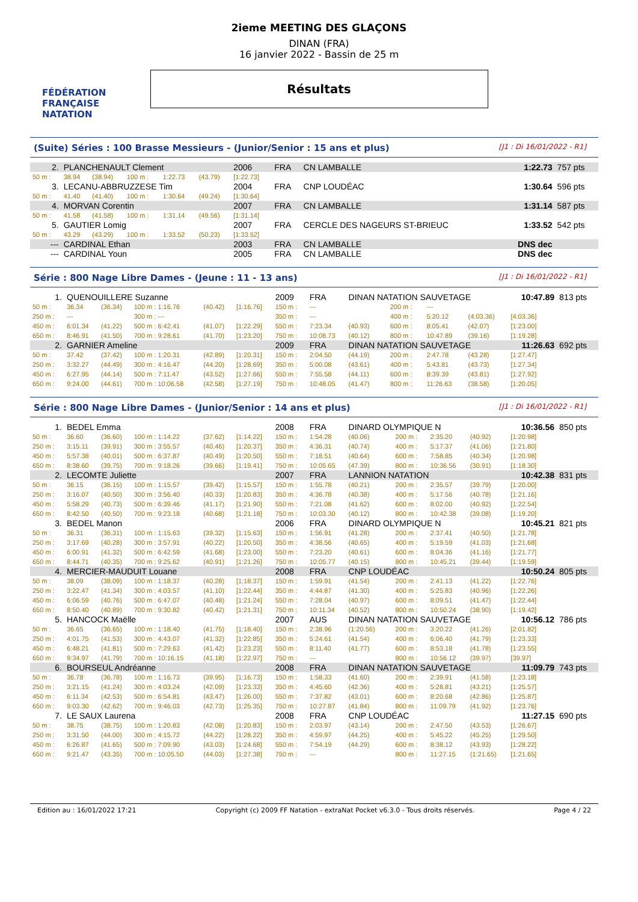FÉDÉRATION FRANÇAISE
NATATION
2ieme MEETING DES GLAÇONS
DINAN (FRA)
16 janvier 2022 - Bassin de 25 m
Résultats
(Suite) Séries : 100 Brasse Messieurs - (Junior/Senior : 15 ans et plus) [J1 : Di 16/01/2022 - R1]
| 2. | PLANCHENAULT Clement | | | | | 2006 | FRA | CN LAMBALLE | 1:22.73 | 757 pts |
| 50 m : | 38.94 | (38.94) | 100 m : | 1:22.73 | (43.79) | [1:22.73] | | | | |
| 3. | LECANU-ABBRUZZESE Tim | | | | | 2004 | FRA | CNP LOUDÉAC | 1:30.64 | 596 pts |
| 50 m : | 41.40 | (41.40) | 100 m : | 1:30.64 | (49.24) | [1:30.64] | | | | |
| 4. | MORVAN Corentin | | | | | 2007 | FRA | CN LAMBALLE | 1:31.14 | 587 pts |
| 50 m : | 41.58 | (41.58) | 100 m : | 1:31.14 | (49.56) | [1:31.14] | | | | |
| 5. | GAUTIER Lomig | | | | | 2007 | FRA | CERCLE DES NAGEURS ST-BRIEUC | 1:33.52 | 542 pts |
| 50 m : | 43.29 | (43.29) | 100 m : | 1:33.52 | (50.23) | [1:33.52] | | | | |
| --- | CARDINAL Ethan | | | | | 2003 | FRA | CN LAMBALLE | DNS dec | |
| --- | CARDINAL Youn | | | | | 2005 | FRA | CN LAMBALLE | DNS dec | |
Série : 800 Nage Libre Dames - (Jeune : 11 - 13 ans) [J1 : Di 16/01/2022 - R1]
| 1. | QUENOUILLERE Suzanne | | | | | 2009 | FRA | DINAN NATATION SAUVETAGE | | | | | 10:47.89 | 813 pts |
| 50 m : | 36.34 | (36.34) | 100 m : 1:16.76 | (40.42) | [1:16.76] | 150 m : | --- | | | 200 m : | --- | | | |
| 250 m : | --- | | 300 m : --- | | | 350 m : | --- | | | 400 m : | 5:20.12 | (4:03.36) | [4:03.36] | |
| 450 m : | 6:01.34 | (41.22) | 500 m : 6:42.41 | (41.07) | [1:22.29] | 550 m : | 7:23.34 | (40.93) | | 600 m : | 8:05.41 | (42.07) | [1:23.00] | |
| 650 m : | 8:46.91 | (41.50) | 700 m : 9:28.61 | (41.70) | [1:23.20] | 750 m : | 10:08.73 | (40.12) | | 800 m : | 10:47.89 | (39.16) | [1:19.28] | |
| 2. | GARNIER Ameline | | | | | 2009 | FRA | DINAN NATATION SAUVETAGE | | | | | 11:26.63 | 692 pts |
| 50 m : | 37.42 | (37.42) | 100 m : 1:20.31 | (42.89) | [1:20.31] | 150 m : | 2:04.50 | (44.19) | | 200 m : | 2:47.78 | (43.28) | [1:27.47] | |
| 250 m : | 3:32.27 | (44.49) | 300 m : 4:16.47 | (44.20) | [1:28.69] | 350 m : | 5:00.08 | (43.61) | | 400 m : | 5:43.81 | (43.73) | [1:27.34] | |
| 450 m : | 6:27.95 | (44.14) | 500 m : 7:11.47 | (43.52) | [1:27.66] | 550 m : | 7:55.58 | (44.11) | | 600 m : | 8:39.39 | (43.81) | [1:27.92] | |
| 650 m : | 9:24.00 | (44.61) | 700 m : 10:06.58 | (42.58) | [1:27.19] | 750 m : | 10:48.05 | (41.47) | | 800 m : | 11:26.63 | (38.58) | [1:20.05] | |
Série : 800 Nage Libre Dames - (Junior/Senior : 14 ans et plus) [J1 : Di 16/01/2022 - R1]
| 1. | BEDEL Emma | | | | | 2008 | FRA | DINARD OLYMPIQUE N | | | | | 10:36.56 | 850 pts |
| 50 m : | 36.60 | (36.60) | 100 m : 1:14.22 | (37.62) | [1:14.22] | 150 m : | 1:54.28 | (40.06) | | 200 m : | 2:35.20 | (40.92) | [1:20.98] | |
| 250 m : | 3:15.11 | (39.91) | 300 m : 3:55.57 | (40.46) | [1:20.37] | 350 m : | 4:36.31 | (40.74) | | 400 m : | 5:17.37 | (41.06) | [1:21.80] | |
| 450 m : | 5:57.38 | (40.01) | 500 m : 6:37.87 | (40.49) | [1:20.50] | 550 m : | 7:18.51 | (40.64) | | 600 m : | 7:58.85 | (40.34) | [1:20.98] | |
| 650 m : | 8:38.60 | (39.75) | 700 m : 9:18.26 | (39.66) | [1:19.41] | 750 m : | 10:05.65 | (47.39) | | 800 m : | 10:36.56 | (30.91) | [1:18.30] | |
| 2. | LECOMTE Juliette | | | | | 2007 | FRA | LANNION NATATION | | | | | 10:42.38 | 831 pts |
| 50 m : | 36.15 | (36.15) | 100 m : 1:15.57 | (39.42) | [1:15.57] | 150 m : | 1:55.78 | (40.21) | | 200 m : | 2:35.57 | (39.79) | [1:20.00] | |
| 250 m : | 3:16.07 | (40.50) | 300 m : 3:56.40 | (40.33) | [1:20.83] | 350 m : | 4:36.78 | (40.38) | | 400 m : | 5:17.56 | (40.78) | [1:21.16] | |
| 450 m : | 5:58.29 | (40.73) | 500 m : 6:39.46 | (41.17) | [1:21.90] | 550 m : | 7:21.08 | (41.62) | | 600 m : | 8:02.00 | (40.92) | [1:22.54] | |
| 650 m : | 8:42.50 | (40.50) | 700 m : 9:23.18 | (40.68) | [1:21.18] | 750 m : | 10:03.30 | (40.12) | | 800 m : | 10:42.38 | (39.08) | [1:19.20] | |
| 3. | BEDEL Manon | | | | | 2006 | FRA | DINARD OLYMPIQUE N | | | | | 10:45.21 | 821 pts |
| 50 m : | 36.31 | (36.31) | 100 m : 1:15.63 | (39.32) | [1:15.63] | 150 m : | 1:56.91 | (41.28) | | 200 m : | 2:37.41 | (40.50) | [1:21.78] | |
| 250 m : | 3:17.69 | (40.28) | 300 m : 3:57.91 | (40.22) | [1:20.50] | 350 m : | 4:38.56 | (40.65) | | 400 m : | 5:19.59 | (41.03) | [1:21.68] | |
| 450 m : | 6:00.91 | (41.32) | 500 m : 6:42.59 | (41.68) | [1:23.00] | 550 m : | 7:23.20 | (40.61) | | 600 m : | 8:04.36 | (41.16) | [1:21.77] | |
| 650 m : | 8:44.71 | (40.35) | 700 m : 9:25.62 | (40.91) | [1:21.26] | 750 m : | 10:05.77 | (40.15) | | 800 m : | 10:45.21 | (39.44) | [1:19.59] | |
| 4. | MERCIER-MAUDUIT Louane | | | | | 2008 | FRA | CNP LOUDÉAC | | | | | 10:50.24 | 805 pts |
| 50 m : | 38.09 | (38.09) | 100 m : 1:18.37 | (40.28) | [1:18.37] | 150 m : | 1:59.91 | (41.54) | | 200 m : | 2:41.13 | (41.22) | [1:22.76] | |
| 250 m : | 3:22.47 | (41.34) | 300 m : 4:03.57 | (41.10) | [1:22.44] | 350 m : | 4:44.87 | (41.30) | | 400 m : | 5:25.83 | (40.96) | [1:22.26] | |
| 450 m : | 6:06.59 | (40.76) | 500 m : 6:47.07 | (40.48) | [1:21.24] | 550 m : | 7:28.04 | (40.97) | | 600 m : | 8:09.51 | (41.47) | [1:22.44] | |
| 650 m : | 8:50.40 | (40.89) | 700 m : 9:30.82 | (40.42) | [1:21.31] | 750 m : | 10:11.34 | (40.52) | | 800 m : | 10:50.24 | (38.90) | [1:19.42] | |
| 5. | HANCOCK Maëlle | | | | | 2007 | AUS | DINAN NATATION SAUVETAGE | | | | | 10:56.12 | 786 pts |
| 50 m : | 36.65 | (36.65) | 100 m : 1:18.40 | (41.75) | [1:18.40] | 150 m : | 2:38.96 | (1:20.56) | | 200 m : | 3:20.22 | (41.26) | [2:01.82] | |
| 250 m : | 4:01.75 | (41.53) | 300 m : 4:43.07 | (41.32) | [1:22.85] | 350 m : | 5:24.61 | (41.54) | | 400 m : | 6:06.40 | (41.79) | [1:23.33] | |
| 450 m : | 6:48.21 | (41.81) | 500 m : 7:29.63 | (41.42) | [1:23.23] | 550 m : | 8:11.40 | (41.77) | | 600 m : | 8:53.18 | (41.78) | [1:23.55] | |
| 650 m : | 9:34.97 | (41.79) | 700 m : 10:16.15 | (41.18) | [1:22.97] | 750 m : | --- | | | 800 m : | 10:56.12 | (39.97) | [39.97] | |
| 6. | BOURSEUL Andréanne | | | | | 2008 | FRA | DINAN NATATION SAUVETAGE | | | | | 11:09.79 | 743 pts |
| 50 m : | 36.78 | (36.78) | 100 m : 1:16.73 | (39.95) | [1:16.73] | 150 m : | 1:58.33 | (41.60) | | 200 m : | 2:39.91 | (41.58) | [1:23.18] | |
| 250 m : | 3:21.15 | (41.24) | 300 m : 4:03.24 | (42.09) | [1:23.33] | 350 m : | 4:45.60 | (42.36) | | 400 m : | 5:28.81 | (43.21) | [1:25.57] | |
| 450 m : | 6:11.34 | (42.53) | 500 m : 6:54.81 | (43.47) | [1:26.00] | 550 m : | 7:37.82 | (43.01) | | 600 m : | 8:20.68 | (42.86) | [1:25.87] | |
| 650 m : | 9:03.30 | (42.62) | 700 m : 9:46.03 | (42.73) | [1:25.35] | 750 m : | 10:27.87 | (41.84) | | 800 m : | 11:09.79 | (41.92) | [1:23.76] | |
| 7. | LE SAUX Laurena | | | | | 2008 | FRA | CNP LOUDÉAC | | | | | 11:27.15 | 690 pts |
| 50 m : | 38.75 | (38.75) | 100 m : 1:20.83 | (42.08) | [1:20.83] | 150 m : | 2:03.97 | (43.14) | | 200 m : | 2:47.50 | (43.53) | [1:26.67] | |
| 250 m : | 3:31.50 | (44.00) | 300 m : 4:15.72 | (44.22) | [1:28.22] | 350 m : | 4:59.97 | (44.25) | | 400 m : | 5:45.22 | (45.25) | [1:29.50] | |
| 450 m : | 6:26.87 | (41.65) | 500 m : 7:09.90 | (43.03) | [1:24.68] | 550 m : | 7:54.19 | (44.29) | | 600 m : | 8:38.12 | (43.93) | [1:28.22] | |
| 650 m : | 9:21.47 | (43.35) | 700 m : 10:05.50 | (44.03) | [1:27.38] | 750 m : | --- | | | 800 m : | 11:27.15 | (1:21.65) | [1:21.65] | |
Edition au : 16/01/2022 17:21 Copyright (c) 2009 FF Natation - extraNat Pocket v6.3.0 - Tous droits réservés. Page 4 / 22